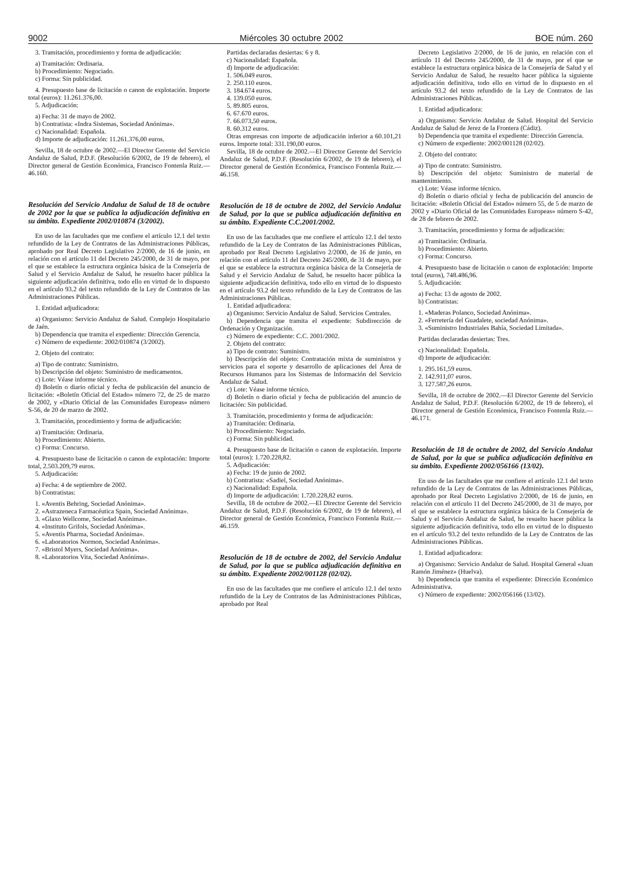9002 Miércoles 30 octubre 2002 BOE núm. 260
3. Tramitación, procedimiento y forma de adjudicación:
a) Tramitación: Ordinaria.
b) Procedimiento: Negociado.
c) Forma: Sin publicidad.
4. Presupuesto base de licitación o canon de explotación. Importe total (euros): 11.261.376,00.
5. Adjudicación:
a) Fecha: 31 de mayo de 2002.
b) Contratista: «Indra Sistemas, Sociedad Anónima».
c) Nacionalidad: Española.
d) Importe de adjudicación: 11.261.376,00 euros.
Sevilla, 18 de octubre de 2002.—El Director Gerente del Servicio Andaluz de Salud, P.D.F. (Resolución 6/2002, de 19 de febrero), el Director general de Gestión Económica, Francisco Fontenla Ruiz.—46.160.
Resolución del Servicio Andaluz de Salud de 18 de octubre de 2002 por la que se publica la adjudicación definitiva en su ámbito. Expediente 2002/010874 (3/2002).
En uso de las facultades que me confiere el artículo 12.1 del texto refundido de la Ley de Contratos de las Administraciones Públicas, aprobado por Real Decreto Legislativo 2/2000, de 16 de junio, en relación con el artículo 11 del Decreto 245/2000, de 31 de mayo, por el que se establece la estructura orgánica básica de la Consejería de Salud y el Servicio Andaluz de Salud, he resuelto hacer pública la siguiente adjudicación definitiva, todo ello en virtud de lo dispuesto en el artículo 93.2 del texto refundido de la Ley de Contratos de las Administraciones Públicas.
1. Entidad adjudicadora:
a) Organismo: Servicio Andaluz de Salud. Complejo Hospitalario de Jaén.
b) Dependencia que tramita el expediente: Dirección Gerencia.
c) Número de expediente: 2002/010874 (3/2002).
2. Objeto del contrato:
a) Tipo de contrato: Suministro.
b) Descripción del objeto: Suministro de medicamentos.
c) Lote: Véase informe técnico.
d) Boletín o diario oficial y fecha de publicación del anuncio de licitación: «Boletín Oficial del Estado» número 72, de 25 de marzo de 2002, y «Diario Oficial de las Comunidades Europeas» número S-56, de 20 de marzo de 2002.
3. Tramitación, procedimiento y forma de adjudicación:
a) Tramitación: Ordinaria.
b) Procedimiento: Abierto.
c) Forma: Concurso.
4. Presupuesto base de licitación o canon de explotación: Importe total, 2.503.209,79 euros.
5. Adjudicación:
a) Fecha: 4 de septiembre de 2002.
b) Contratistas:
1. «Aventis Behring, Sociedad Anónima».
2. «Astrazeneca Farmacéutica Spain, Sociedad Anónima».
3. «Glaxo Wellcome, Sociedad Anónima».
4. «Instituto Grifols, Sociedad Anónima».
5. «Aventis Pharma, Sociedad Anónima».
6. «Laboratorios Normon, Sociedad Anónima».
7. «Bristol Myers, Sociedad Anónima».
8. «Laboratorios Vita, Sociedad Anónima».
Partidas declaradas desiertas: 6 y 8.
c) Nacionalidad: Española.
d) Importe de adjudicación:
1. 506.049 euros.
2. 250.110 euros.
3. 184.674 euros.
4. 139.050 euros.
5. 89.805 euros.
6. 67.670 euros.
7. 66.073,50 euros.
8. 60.312 euros.
Otras empresas con importe de adjudicación inferior a 60.101,21 euros. Importe total: 331.190,00 euros.
Sevilla, 18 de octubre de 2002.—El Director Gerente del Servicio Andaluz de Salud, P.D.F. (Resolución 6/2002, de 19 de febrero), el Director general de Gestión Económica, Francisco Fontenla Ruiz.—46.158.
Resolución de 18 de octubre de 2002, del Servicio Andaluz de Salud, por la que se publica adjudicación definitiva en su ámbito. Expediente C.C.2001/2002.
En uso de las facultades que me confiere el artículo 12.1 del texto refundido de la Ley de Contratos de las Administraciones Públicas, aprobado por Real Decreto Legislativo 2/2000, de 16 de junio, en relación con el artículo 11 del Decreto 245/2000, de 31 de mayo, por el que se establece la estructura orgánica básica de la Consejería de Salud y el Servicio Andaluz de Salud, he resuelto hacer pública la siguiente adjudicación definitiva, todo ello en virtud de lo dispuesto en el artículo 93.2 del texto refundido de la Ley de Contratos de las Administraciones Públicas.
1. Entidad adjudicadora:
a) Organismo: Servicio Andaluz de Salud. Servicios Centrales.
b) Dependencia que tramita el expediente: Subdirección de Ordenación y Organización.
c) Número de expediente: C.C. 2001/2002.
2. Objeto del contrato:
a) Tipo de contrato: Suministro.
b) Descripción del objeto: Contratación mixta de suministros y servicios para el soporte y desarrollo de aplicaciones del Área de Recursos Humanos para los Sistemas de Información del Servicio Andaluz de Salud.
c) Lote: Véase informe técnico.
d) Boletín o diario oficial y fecha de publicación del anuncio de licitación: Sin publicidad.
3. Tramitación, procedimiento y forma de adjudicación:
a) Tramitación: Ordinaria.
b) Procedimiento: Negociado.
c) Forma: Sin publicidad.
4. Presupuesto base de licitación o canon de explotación. Importe total (euros): 1.720.228,82.
5. Adjudicación:
a) Fecha: 19 de junio de 2002.
b) Contratista: «Sadiel, Sociedad Anónima».
c) Nacionalidad: Española.
d) Importe de adjudicación: 1.720.228,82 euros.
Sevilla, 18 de octubre de 2002.—El Director Gerente del Servicio Andaluz de Salud, P.D.F. (Resolución 6/2002, de 19 de febrero), el Director general de Gestión Económica, Francisco Fontenla Ruiz.—46.159.
Resolución de 18 de octubre de 2002, del Servicio Andaluz de Salud, por la que se publica adjudicación definitiva en su ámbito. Expediente 2002/001128 (02/02).
En uso de las facultades que me confiere el artículo 12.1 del texto refundido de la Ley de Contratos de las Administraciones Públicas, aprobado por Real
Decreto Legislativo 2/2000, de 16 de junio, en relación con el artículo 11 del Decreto 245/2000, de 31 de mayo, por el que se establece la estructura orgánica básica de la Consejería de Salud y el Servicio Andaluz de Salud, he resuelto hacer pública la siguiente adjudicación definitiva, todo ello en virtud de lo dispuesto en el artículo 93.2 del texto refundido de la Ley de Contratos de las Administraciones Públicas.
1. Entidad adjudicadora:
a) Organismo: Servicio Andaluz de Salud. Hospital del Servicio Andaluz de Salud de Jerez de la Frontera (Cádiz).
b) Dependencia que tramita el expediente: Dirección Gerencia.
c) Número de expediente: 2002/001128 (02/02).
2. Objeto del contrato:
a) Tipo de contrato: Suministro.
b) Descripción del objeto: Suministro de material de mantenimiento.
c) Lote: Véase informe técnico.
d) Boletín o diario oficial y fecha de publicación del anuncio de licitación: «Boletín Oficial del Estado» número 55, de 5 de marzo de 2002 y «Diario Oficial de las Comunidades Europeas» número S-42, de 28 de febrero de 2002.
3. Tramitación, procedimiento y forma de adjudicación:
a) Tramitación: Ordinaria.
b) Procedimiento: Abierto.
c) Forma: Concurso.
4. Presupuesto base de licitación o canon de explotación: Importe total (euros), 748.486,96.
5. Adjudicación:
a) Fecha: 13 de agosto de 2002.
b) Contratistas:
1. «Maderas Polanco, Sociedad Anónima».
2. «Ferretería del Guadalete, sociedad Anónima».
3. «Suministro Industriales Bahía, Sociedad Limitada».
Partidas declaradas desiertas: Tres.
c) Nacionalidad: Española.
d) Importe de adjudicación:
1. 295.161,59 euros.
2. 142.911,07 euros.
3. 127.587,26 euros.
Sevilla, 18 de octubre de 2002.—El Director Gerente del Servicio Andaluz de Salud, P.D.F. (Resolución 6/2002, de 19 de febrero), el Director general de Gestión Económica, Francisco Fontenla Ruiz.—46.171.
Resolución de 18 de octubre de 2002, del Servicio Andaluz de Salud, por la que se publica adjudicación definitiva en su ámbito. Expediente 2002/056166 (13/02).
En uso de las facultades que me confiere el artículo 12.1 del texto refundido de la Ley de Contratos de las Administraciones Públicas, aprobado por Real Decreto Legislativo 2/2000, de 16 de junio, en relación con el artículo 11 del Decreto 245/2000, de 31 de mayo, por el que se establece la estructura orgánica básica de la Consejería de Salud y el Servicio Andaluz de Salud, he resuelto hacer pública la siguiente adjudicación definitiva, todo ello en virtud de lo dispuesto en el artículo 93.2 del texto refundido de la Ley de Contratos de las Administraciones Públicas.
1. Entidad adjudicadora:
a) Organismo: Servicio Andaluz de Salud. Hospital General «Juan Ramón Jiménez» (Huelva).
b) Dependencia que tramita el expediente: Dirección Económico Administrativa.
c) Número de expediente: 2002/056166 (13/02).